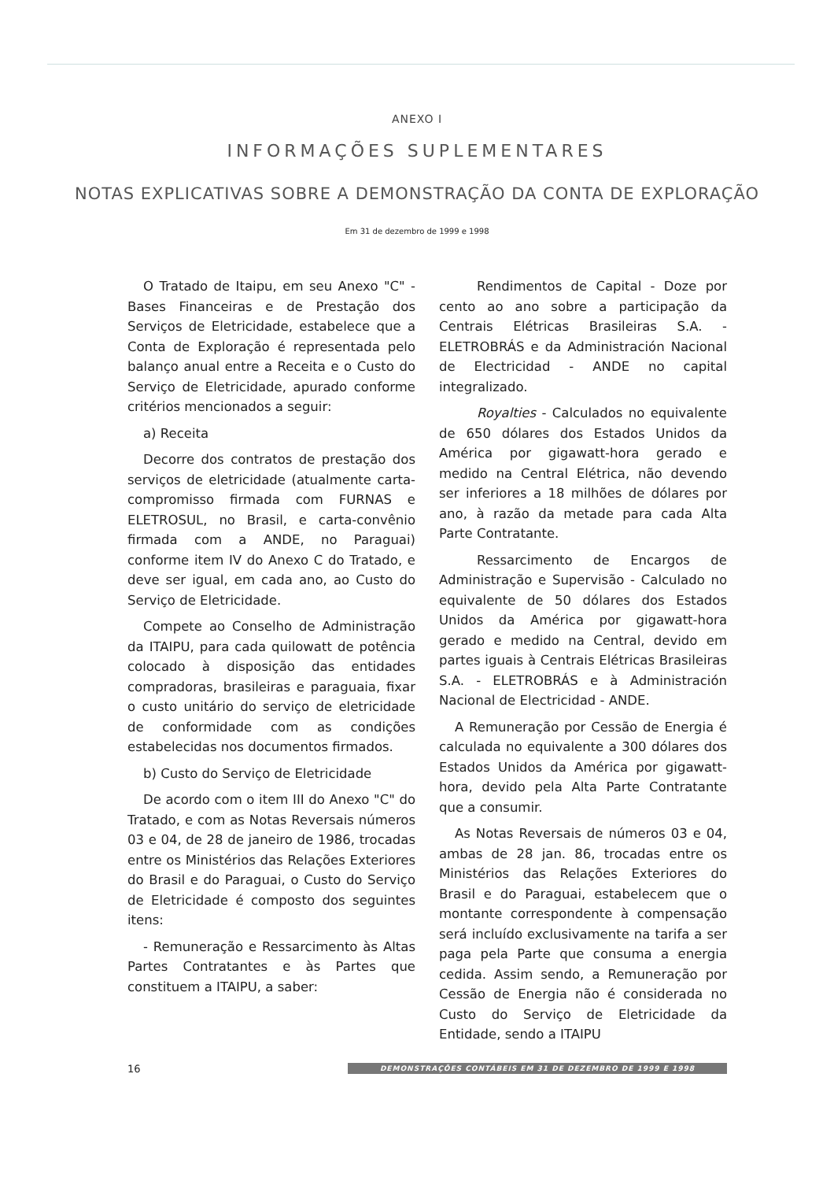ANEXO I
INFORMAÇÕES SUPLEMENTARES
NOTAS EXPLICATIVAS SOBRE A DEMONSTRAÇÃO DA CONTA DE EXPLORAÇÃO
Em 31 de dezembro de 1999 e 1998
O Tratado de Itaipu, em seu Anexo "C" - Bases Financeiras e de Prestação dos Serviços de Eletricidade, estabelece que a Conta de Exploração é representada pelo balanço anual entre a Receita e o Custo do Serviço de Eletricidade, apurado conforme critérios mencionados a seguir:
a) Receita
Decorre dos contratos de prestação dos serviços de eletricidade (atualmente carta-compromisso firmada com FURNAS e ELETROSUL, no Brasil, e carta-convênio firmada com a ANDE, no Paraguai) conforme item IV do Anexo C do Tratado, e deve ser igual, em cada ano, ao Custo do Serviço de Eletricidade.
Compete ao Conselho de Administração da ITAIPU, para cada quilowatt de potência colocado à disposição das entidades compradoras, brasileiras e paraguaia, fixar o custo unitário do serviço de eletricidade de conformidade com as condições estabelecidas nos documentos firmados.
b) Custo do Serviço de Eletricidade
De acordo com o item III do Anexo "C" do Tratado, e com as Notas Reversais números 03 e 04, de 28 de janeiro de 1986, trocadas entre os Ministérios das Relações Exteriores do Brasil e do Paraguai, o Custo do Serviço de Eletricidade é composto dos seguintes itens:
- Remuneração e Ressarcimento às Altas Partes Contratantes e às Partes que constituem a ITAIPU, a saber:
Rendimentos de Capital - Doze por cento ao ano sobre a participação da Centrais Elétricas Brasileiras S.A. - ELETROBRÁS e da Administración Nacional de Electricidad - ANDE no capital integralizado.
Royalties - Calculados no equivalente de 650 dólares dos Estados Unidos da América por gigawatt-hora gerado e medido na Central Elétrica, não devendo ser inferiores a 18 milhões de dólares por ano, à razão da metade para cada Alta Parte Contratante.
Ressarcimento de Encargos de Administração e Supervisão - Calculado no equivalente de 50 dólares dos Estados Unidos da América por gigawatt-hora gerado e medido na Central, devido em partes iguais à Centrais Elétricas Brasileiras S.A. - ELETROBRÁS e à Administración Nacional de Electricidad - ANDE.
A Remuneração por Cessão de Energia é calculada no equivalente a 300 dólares dos Estados Unidos da América por gigawatt-hora, devido pela Alta Parte Contratante que a consumir.
As Notas Reversais de números 03 e 04, ambas de 28 jan. 86, trocadas entre os Ministérios das Relações Exteriores do Brasil e do Paraguai, estabelecem que o montante correspondente à compensação será incluído exclusivamente na tarifa a ser paga pela Parte que consuma a energia cedida. Assim sendo, a Remuneração por Cessão de Energia não é considerada no Custo do Serviço de Eletricidade da Entidade, sendo a ITAIPU
16
DEMONSTRAÇÕES CONTÁBEIS EM 31 DE DEZEMBRO DE 1999 E 1998